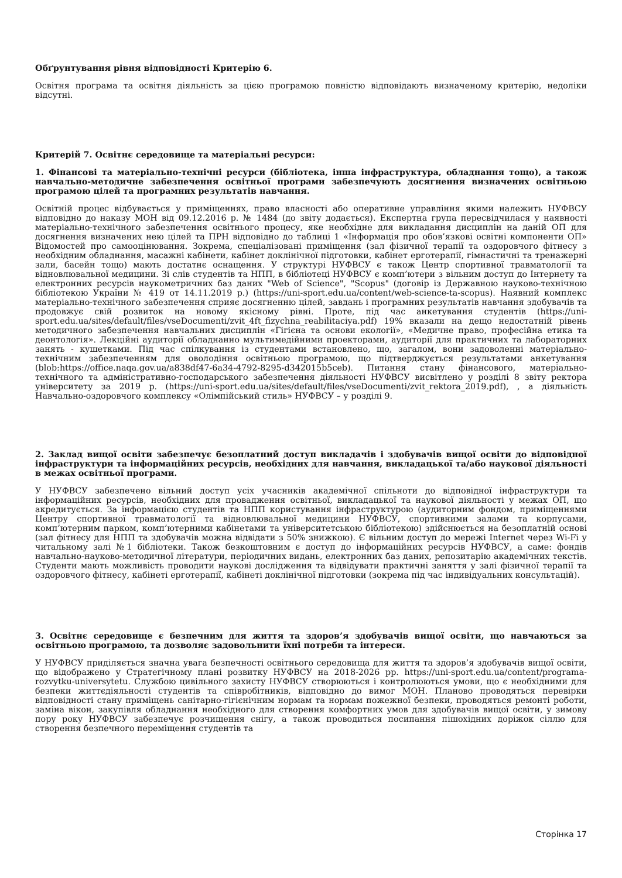Обґрунтування рівня відповідності Критерію 6.
Освітня програма та освітня діяльність за цією програмою повністю відповідають визначеному критерію, недоліки відсутні.
Критерій 7. Освітнє середовище та матеріальні ресурси:
1. Фінансові та матеріально-технічні ресурси (бібліотека, інша інфраструктура, обладнання тощо), а також навчально-методичне забезпечення освітньої програми забезпечують досягнення визначених освітньою програмою цілей та програмних результатів навчання.
Освітній процес відбувається у приміщеннях, право власності або оперативне управління якими належить НУФВСУ відповідно до наказу МОН від 09.12.2016 р. № 1484 (до звіту додається). Експертна група пересвідчилася у наявності матеріально-технічного забезпечення освітнього процесу, яке необхідне для викладання дисциплін на даній ОП для досягнення визначених нею цілей та ПРН відповідно до таблиці 1 «Інформація про обов’язкові освітні компоненти ОП» Відомостей про самооцінювання. Зокрема, спеціалізовані приміщення (зал фізичної терапії та оздоровчого фітнесу з необхідним обладнання, масажні кабінети, кабінет доклінічної підготовки, кабінет ерготерапії, гімнастичні та тренажерні зали, басейн тощо) мають достатнє оснащення. У структурі НУФВСУ є також Центр спортивної травматології та відновлювальної медицини. Зі слів студентів та НПП, в бібліотеці НУФВСУ є комп’ютери з вільним доступ до Інтернету та електронних ресурсів наукометричних баз даних "Web of Science", "Scopus" (договір із Державною науково-технічною бібліотекою України № 419 от 14.11.2019 р.) (https://uni-sport.edu.ua/content/web-science-ta-scopus). Наявний комплекс матеріально-технічного забезпечення сприяє досягненню цілей, завдань і програмних результатів навчання здобувачів та продовжує свій розвиток на новому якісному рівні. Проте, під час анкетування студентів (https://uni-sport.edu.ua/sites/default/files/vseDocumenti/zvit_4ft_fizychna_reabilitaciya.pdf) 19% вказали на дещо недостатній рівень методичного забезпечення навчальних дисциплін «Гігієна та основи екології», «Медичне право, професійна етика та деонтологія». Лекційні аудиторії обладнанно мультимедійними проекторами, аудиторії для практичних та лабораторних занять - кушетками. Під час спілкування із студентами встановлено, що, загалом, вони задоволенні матеріально-технічним забезпеченням для оволодіння освітньою програмою, що підтверджується результатами анкетування (blob:https://office.naqa.gov.ua/a838df47-6a34-4792-8295-d342015b5ceb). Питання стану фінансового, матеріально-технічного та адміністративно-господарського забезпечення діяльності НУФВСУ висвітлено у розділі 8 звіту ректора університету за 2019 р. (https://uni-sport.edu.ua/sites/default/files/vseDocumenti/zvit_rektora_2019.pdf), , а діяльність Навчально-оздоровчого комплексу «Олімпійський стиль» НУФВСУ – у розділі 9.
2. Заклад вищої освіти забезпечує безоплатний доступ викладачів і здобувачів вищої освіти до відповідної інфраструктури та інформаційних ресурсів, необхідних для навчання, викладацької та/або наукової діяльності в межах освітньої програми.
У НУФВСУ забезпечено вільний доступ усіх учасників академічної спільноти до відповідної інфраструктури та інформаційних ресурсів, необхідних для провадження освітньої, викладацької та наукової діяльності у межах ОП, що акредитується. За інформацією студентів та НПП користування інфраструктурою (аудиторним фондом, приміщеннями Центру спортивної травматології та відновлювальної медицини НУФВСУ, спортивними залами та корпусами, комп’ютерним парком, комп’ютерними кабінетами та університетською бібліотекою) здійснюється на безоплатній основі (зал фітнесу для НПП та здобувачів можна відвідати з 50% знижкою). Є вільним доступ до мережі Internet через Wi-Fi у читальному залі №1 бібліотеки. Також безкоштовним є доступ до інформаційних ресурсів НУФВСУ, а саме: фондів навчально-науково-методичної літератури, періодичних видань, електронних баз даних, репозитарію академічних текстів. Студенти мають можливість проводити наукові дослідження та відвідувати практичні заняття у залі фізичної терапії та оздоровчого фітнесу, кабінеті ерготерапії, кабінеті доклінічної підготовки (зокрема під час індивідуальних консультацій).
3. Освітнє середовище є безпечним для життя та здоров’я здобувачів вищої освіти, що навчаються за освітньою програмою, та дозволяє задовольнити їхні потреби та інтереси.
У НУФВСУ приділяється значна увага безпечності освітнього середовища для життя та здоров’я здобувачів вищої освіти, що відображено у Стратегічному плані розвитку НУФВСУ на 2018-2026 рр. https://uni-sport.edu.ua/content/programa-rozvytku-universytetu. Службою цивільного захисту НУФВСУ створюються і контролюються умови, що є необхідними для безпеки життєдіяльності студентів та співробітників, відповідно до вимог МОН. Планово проводяться перевірки відповідності стану приміщень санітарно-гігієнічним нормам та нормам пожежної безпеки, проводяться ремонті роботи, заміна вікон, закупівля обладнання необхідного для створення комфортних умов для здобувачів вищої освіти, у зимову пору року НУФВСУ забезпечує розчищення снігу, а також проводиться посипання пішохідних доріжок сіллю для створення безпечного переміщення студентів та
Сторінка 17